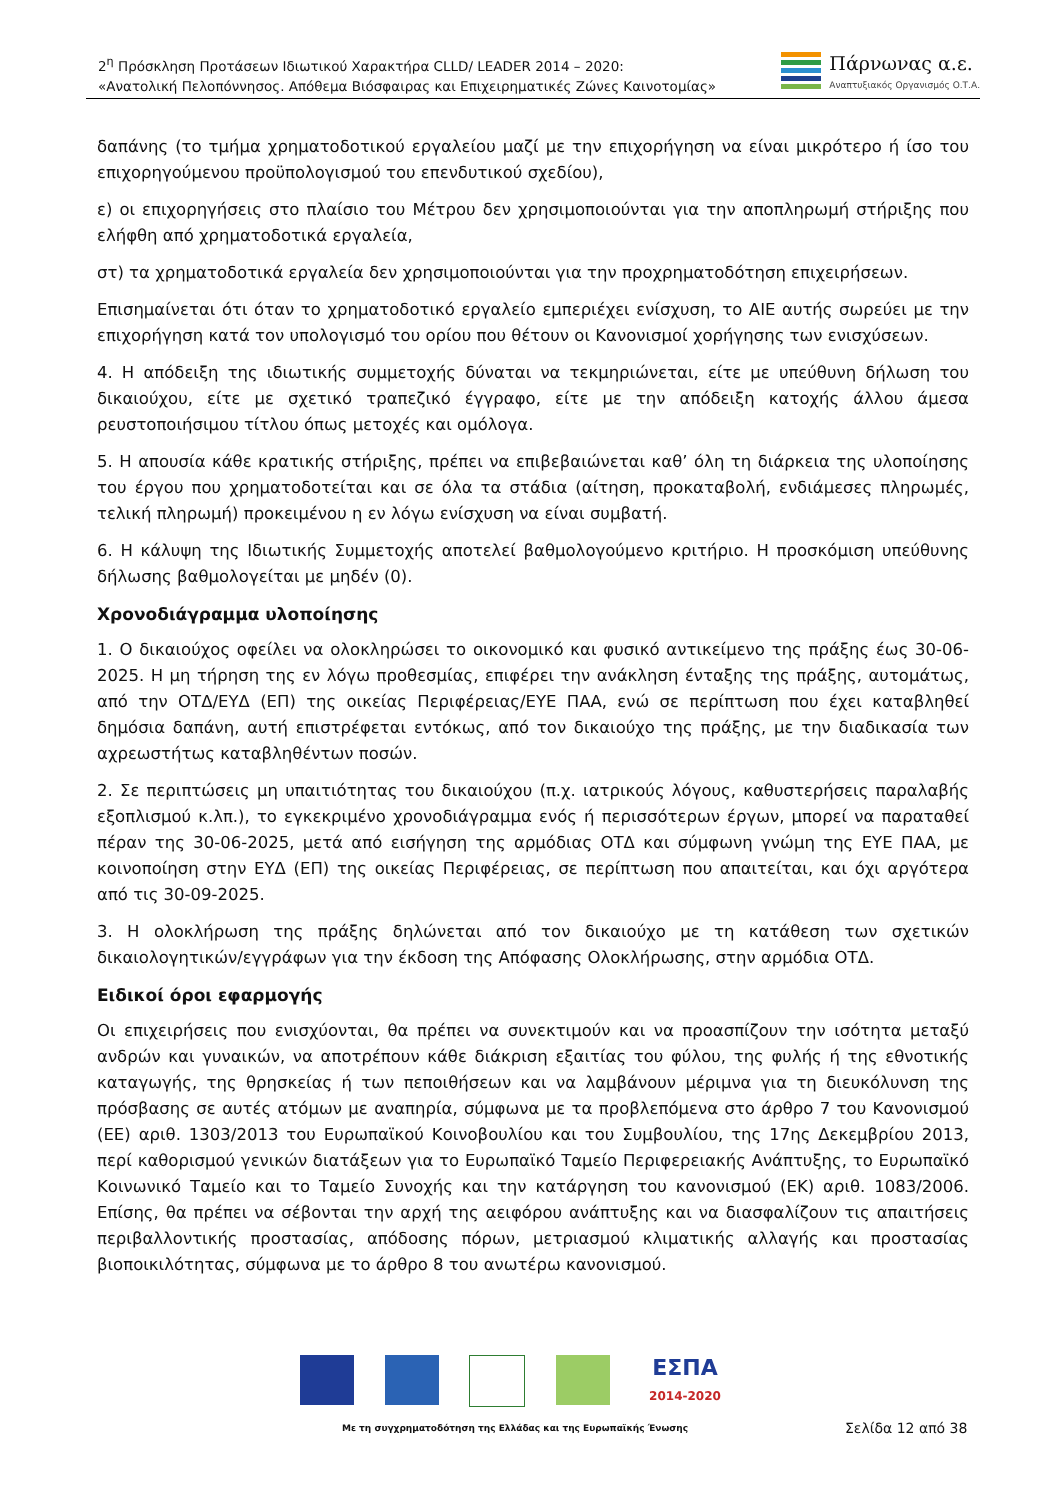2<sup>η</sup> Πρόσκληση Προτάσεων Ιδιωτικού Χαρακτήρα CLLD/ LEADER 2014 – 2020:
«Ανατολική Πελοπόννησος. Απόθεμα Βιόσφαιρας και Επιχειρηματικές Ζώνες Καινοτομίας»
Πάρνωνας α.ε.
Αναπτυξιακός Οργανισμός Ο.Τ.Α.
δαπάνης (το τμήμα χρηματοδοτικού εργαλείου μαζί με την επιχορήγηση να είναι μικρότερο ή ίσο του επιχορηγούμενου προϋπολογισμού του επενδυτικού σχεδίου),
ε) οι επιχορηγήσεις στο πλαίσιο του Μέτρου δεν χρησιμοποιούνται για την αποπληρωμή στήριξης που ελήφθη από χρηματοδοτικά εργαλεία,
στ) τα χρηματοδοτικά εργαλεία δεν χρησιμοποιούνται για την προχρηματοδότηση επιχειρήσεων.
Επισημαίνεται ότι όταν το χρηματοδοτικό εργαλείο εμπεριέχει ενίσχυση, το ΑΙΕ αυτής σωρεύει με την επιχορήγηση κατά τον υπολογισμό του ορίου που θέτουν οι Κανονισμοί χορήγησης των ενισχύσεων.
4. Η απόδειξη της ιδιωτικής συμμετοχής δύναται να τεκμηριώνεται, είτε με υπεύθυνη δήλωση του δικαιούχου, είτε με σχετικό τραπεζικό έγγραφο, είτε με την απόδειξη κατοχής άλλου άμεσα ρευστοποιήσιμου τίτλου όπως μετοχές και ομόλογα.
5. Η απουσία κάθε κρατικής στήριξης, πρέπει να επιβεβαιώνεται καθ’ όλη τη διάρκεια της υλοποίησης του έργου που χρηματοδοτείται και σε όλα τα στάδια (αίτηση, προκαταβολή, ενδιάμεσες πληρωμές, τελική πληρωμή) προκειμένου η εν λόγω ενίσχυση να είναι συμβατή.
6. Η κάλυψη της Ιδιωτικής Συμμετοχής αποτελεί βαθμολογούμενο κριτήριο. Η προσκόμιση υπεύθυνης δήλωσης βαθμολογείται με μηδέν (0).
Χρονοδιάγραμμα υλοποίησης
1. Ο δικαιούχος οφείλει να ολοκληρώσει το οικονομικό και φυσικό αντικείμενο της πράξης έως 30-06-2025. Η μη τήρηση της εν λόγω προθεσμίας, επιφέρει την ανάκληση ένταξης της πράξης, αυτομάτως, από την ΟΤΔ/ΕΥΔ (ΕΠ) της οικείας Περιφέρειας/ΕΥΕ ΠΑΑ, ενώ σε περίπτωση που έχει καταβληθεί δημόσια δαπάνη, αυτή επιστρέφεται εντόκως, από τον δικαιούχο της πράξης, με την διαδικασία των αχρεωστήτως καταβληθέντων ποσών.
2. Σε περιπτώσεις μη υπαιτιότητας του δικαιούχου (π.χ. ιατρικούς λόγους, καθυστερήσεις παραλαβής εξοπλισμού κ.λπ.), το εγκεκριμένο χρονοδιάγραμμα ενός ή περισσότερων έργων, μπορεί να παραταθεί πέραν της 30-06-2025, μετά από εισήγηση της αρμόδιας ΟΤΔ και σύμφωνη γνώμη της ΕΥΕ ΠΑΑ, με κοινοποίηση στην ΕΥΔ (ΕΠ) της οικείας Περιφέρειας, σε περίπτωση που απαιτείται, και όχι αργότερα από τις 30-09-2025.
3. Η ολοκλήρωση της πράξης δηλώνεται από τον δικαιούχο με τη κατάθεση των σχετικών δικαιολογητικών/εγγράφων για την έκδοση της Απόφασης Ολοκλήρωσης, στην αρμόδια ΟΤΔ.
Ειδικοί όροι εφαρμογής
Οι επιχειρήσεις που ενισχύονται, θα πρέπει να συνεκτιμούν και να προασπίζουν την ισότητα μεταξύ ανδρών και γυναικών, να αποτρέπουν κάθε διάκριση εξαιτίας του φύλου, της φυλής ή της εθνοτικής καταγωγής, της θρησκείας ή των πεποιθήσεων και να λαμβάνουν μέριμνα για τη διευκόλυνση της πρόσβασης σε αυτές ατόμων με αναπηρία, σύμφωνα με τα προβλεπόμενα στο άρθρο 7 του Κανονισμού (ΕΕ) αριθ. 1303/2013 του Ευρωπαϊκού Κοινοβουλίου και του Συμβουλίου, της 17ης Δεκεμβρίου 2013, περί καθορισμού γενικών διατάξεων για το Ευρωπαϊκό Ταμείο Περιφερειακής Ανάπτυξης, το Ευρωπαϊκό Κοινωνικό Ταμείο και το Ταμείο Συνοχής και την κατάργηση του κανονισμού (ΕΚ) αριθ. 1083/2006. Επίσης, θα πρέπει να σέβονται την αρχή της αειφόρου ανάπτυξης και να διασφαλίζουν τις απαιτήσεις περιβαλλοντικής προστασίας, απόδοσης πόρων, μετριασμού κλιματικής αλλαγής και προστασίας βιοποικιλότητας, σύμφωνα με το άρθρο 8 του ανωτέρω κανονισμού.
ΕΣΠΑ
2014-2020
Με τη συγχρηματοδότηση της Ελλάδας και της Ευρωπαϊκής Ένωσης
Σελίδα 12 από 38